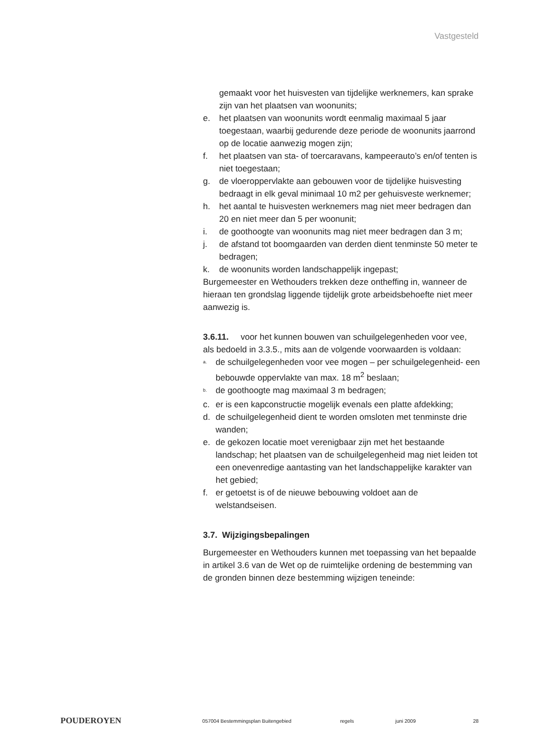Vastgesteld
gemaakt voor het huisvesten van tijdelijke werknemers, kan sprake zijn van het plaatsen van woonunits;
e. het plaatsen van woonunits wordt eenmalig maximaal 5 jaar toegestaan, waarbij gedurende deze periode de woonunits jaarrond op de locatie aanwezig mogen zijn;
f. het plaatsen van sta- of toercaravans, kampeerauto’s en/of tenten is niet toegestaan;
g. de vloeroppervlakte aan gebouwen voor de tijdelijke huisvesting bedraagt in elk geval minimaal 10 m2 per gehuisveste werknemer;
h. het aantal te huisvesten werknemers mag niet meer bedragen dan 20 en niet meer dan 5 per woonunit;
i. de goothoogte van woonunits mag niet meer bedragen dan 3 m;
j. de afstand tot boomgaarden van derden dient tenminste 50 meter te bedragen;
k. de woonunits worden landschappelijk ingepast;
Burgemeester en Wethouders trekken deze ontheffing in, wanneer de hieraan ten grondslag liggende tijdelijk grote arbeidsbehoefte niet meer aanwezig is.
3.6.11. voor het kunnen bouwen van schuilgelegenheden voor vee, als bedoeld in 3.3.5., mits aan de volgende voorwaarden is voldaan:
<sup>a.</sup> de schuilgelegenheden voor vee mogen – per schuilgelegenheid- een bebouwde oppervlakte van max. 18 m<sup>2</sup> beslaan;
<sup>b.</sup> de goothoogte mag maximaal 3 m bedragen;
c. er is een kapconstructie mogelijk evenals een platte afdekking;
d. de schuilgelegenheid dient te worden omsloten met tenminste drie wanden;
e. de gekozen locatie moet verenigbaar zijn met het bestaande landschap; het plaatsen van de schuilgelegenheid mag niet leiden tot een onevenredige aantasting van het landschappelijke karakter van het gebied;
f. er getoetst is of de nieuwe bebouwing voldoet aan de welstandseisen.
3.7. Wijzigingsbepalingen
Burgemeester en Wethouders kunnen met toepassing van het bepaalde in artikel 3.6 van de Wet op de ruimtelijke ordening de bestemming van de gronden binnen deze bestemming wijzigen teneinde:
POUDEROYEN 057004 Bestemmingsplan Buitengebied regels juni 2009 28